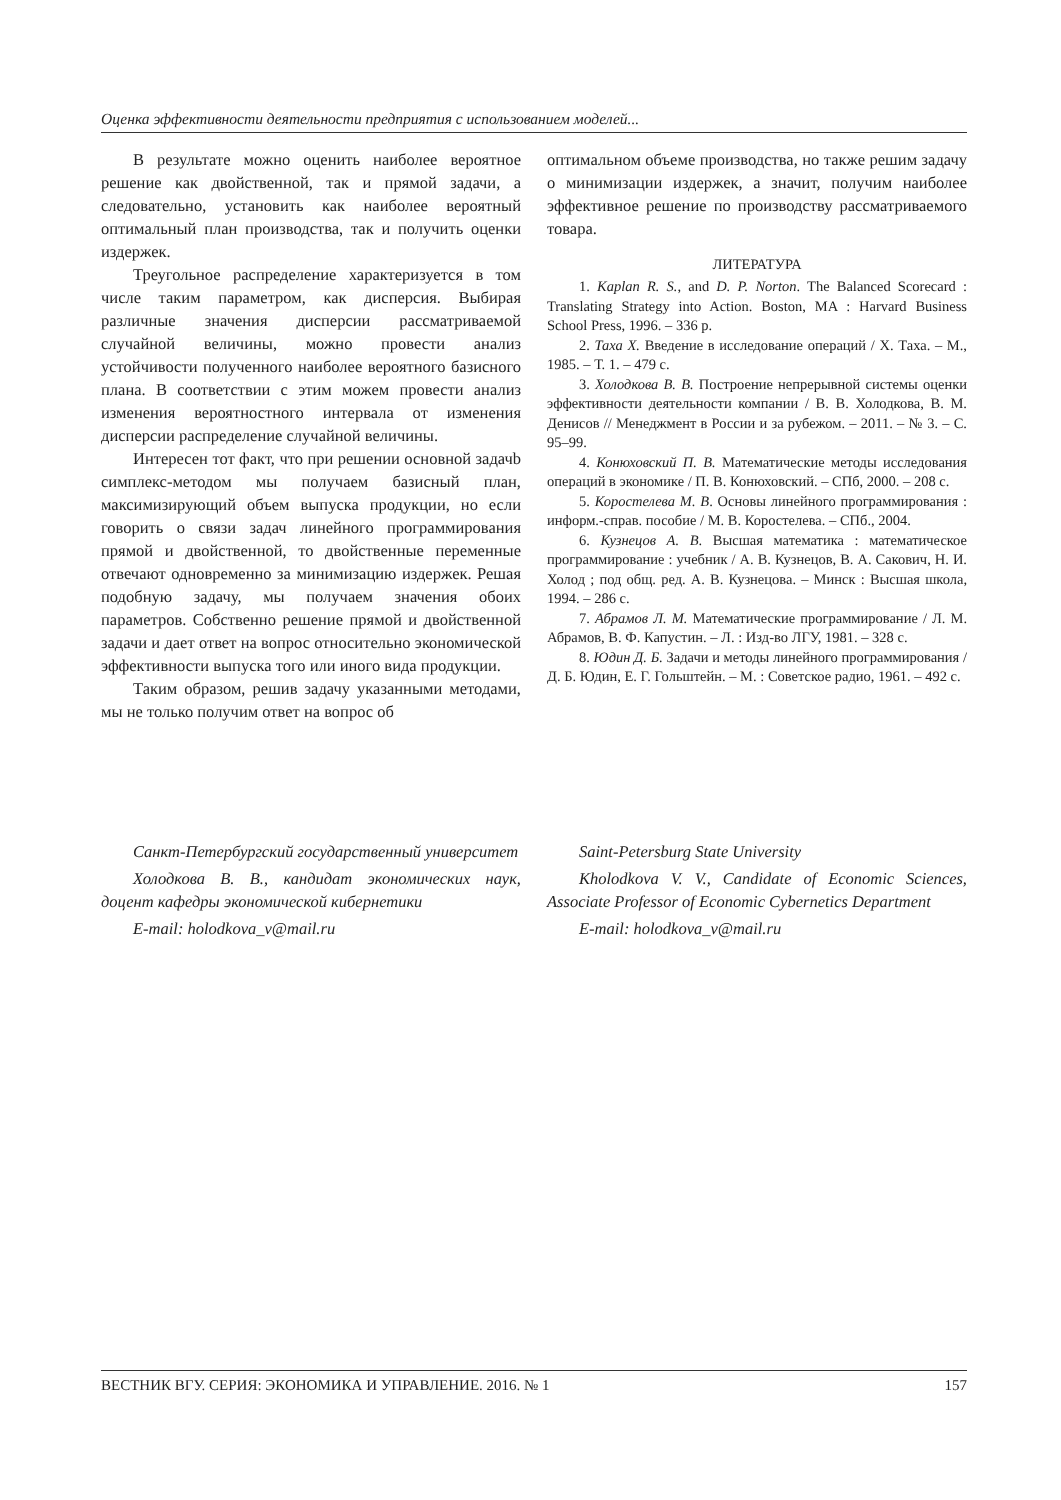Оценка эффективности деятельности предприятия с использованием моделей...
В результате можно оценить наиболее вероятное решение как двойственной, так и прямой задачи, а следовательно, установить как наиболее вероятный оптимальный план производства, так и получить оценки издержек.
Треугольное распределение характеризуется в том числе таким параметром, как дисперсия. Выбирая различные значения дисперсии рассматриваемой случайной величины, можно провести анализ устойчивости полученного наиболее вероятного базисного плана. В соответствии с этим можем провести анализ изменения вероятностного интервала от изменения дисперсии распределение случайной величины.
Интересен тот факт, что при решении основной задачb симплекс-методом мы получаем базисный план, максимизирующий объем выпуска продукции, но если говорить о связи задач линейного программирования прямой и двойственной, то двойственные переменные отвечают одновременно за минимизацию издержек. Решая подобную задачу, мы получаем значения обоих параметров. Собственно решение прямой и двойственной задачи и дает ответ на вопрос относительно экономической эффективности выпуска того или иного вида продукции.
Таким образом, решив задачу указанными методами, мы не только получим ответ на вопрос об
оптимальном объеме производства, но также решим задачу о минимизации издержек, а значит, получим наиболее эффективное решение по производству рассматриваемого товара.
ЛИТЕРАТУРА
1. Kaplan R. S., and D. P. Norton. The Balanced Scorecard : Translating Strategy into Action. Boston, MA : Harvard Business School Press, 1996. – 336 p.
2. Таха Х. Введение в исследование операций / Х. Таха. – М., 1985. – Т. 1. – 479 с.
3. Холодкова В. В. Построение непрерывной системы оценки эффективности деятельности компании / В. В. Холодкова, В. М. Денисов // Менеджмент в России и за рубежом. – 2011. – № 3. – С. 95–99.
4. Конюховский П. В. Математические методы исследования операций в экономике / П. В. Конюховский. – СПб, 2000. – 208 с.
5. Коростелева М. В. Основы линейного программирования : информ.-справ. пособие / М. В. Коростелева. – СПб., 2004.
6. Кузнецов А. В. Высшая математика : математическое программирование : учебник / А. В. Кузнецов, В. А. Сакович, Н. И. Холод ; под общ. ред. А. В. Кузнецова. – Минск : Высшая школа, 1994. – 286 с.
7. Абрамов Л. М. Математические программирование / Л. М. Абрамов, В. Ф. Капустин. – Л. : Изд-во ЛГУ, 1981. – 328 с.
8. Юдин Д. Б. Задачи и методы линейного программирования / Д. Б. Юдин, Е. Г. Гольштейн. – М. : Советское радио, 1961. – 492 с.
Санкт-Петербургский государственный университет
Холодкова В. В., кандидат экономических наук, доцент кафедры экономической кибернетики
E-mail: holodkova_v@mail.ru
Saint-Petersburg State University
Kholodkova V. V., Candidate of Economic Sciences, Associate Professor of Economic Cybernetics Department
E-mail: holodkova_v@mail.ru
ВЕСТНИК ВГУ. СЕРИЯ: ЭКОНОМИКА И УПРАВЛЕНИЕ. 2016. № 1 157